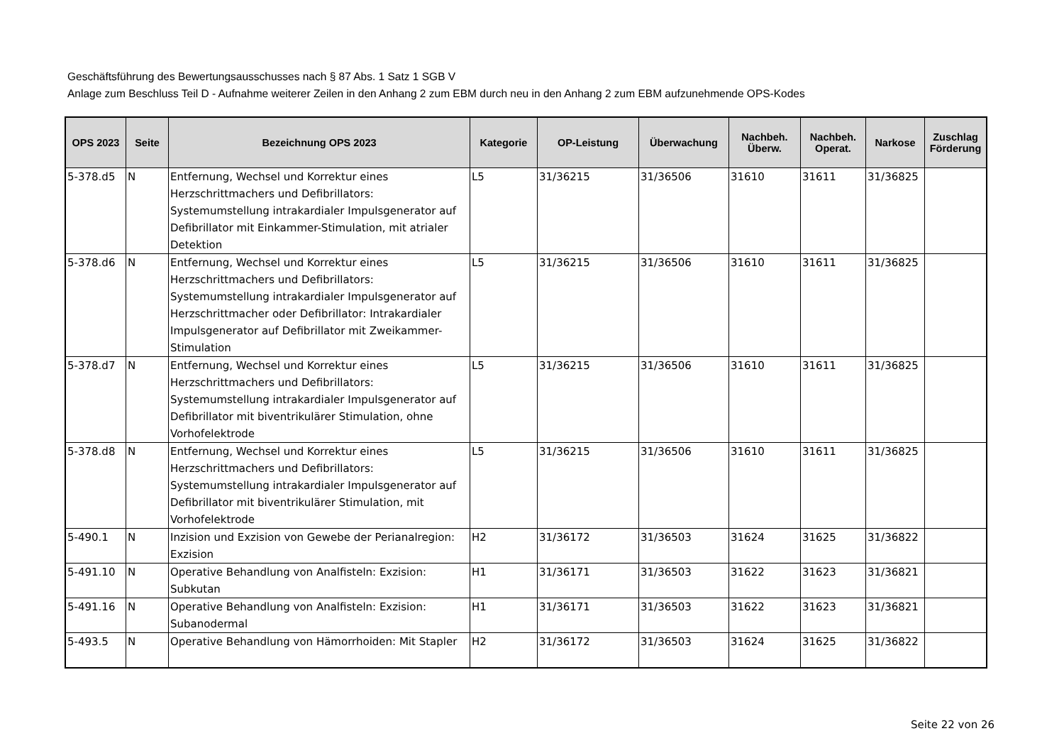Geschäftsführung des Bewertungsausschusses nach § 87 Abs. 1 Satz 1 SGB V
Anlage zum Beschluss Teil D - Aufnahme weiterer Zeilen in den Anhang 2 zum EBM durch neu in den Anhang 2 zum EBM aufzunehmende OPS-Kodes
| OPS 2023 | Seite | Bezeichnung OPS 2023 | Kategorie | OP-Leistung | Überwachung | Nachbeh. Überw. | Nachbeh. Operat. | Narkose | Zuschlag Förderung |
| --- | --- | --- | --- | --- | --- | --- | --- | --- | --- |
| 5-378.d5 | N | Entfernung, Wechsel und Korrektur eines Herzschrittmachers und Defibrillators: Systemumstellung intrakardialer Impulsgenerator auf Defibrillator mit Einkammer-Stimulation, mit atrialer Detektion | L5 | 31/36215 | 31/36506 | 31610 | 31611 | 31/36825 | |
| 5-378.d6 | N | Entfernung, Wechsel und Korrektur eines Herzschrittmachers und Defibrillators: Systemumstellung intrakardialer Impulsgenerator auf Herzschrittmacher oder Defibrillator: Intrakardialer Impulsgenerator auf Defibrillator mit Zweikammer-Stimulation | L5 | 31/36215 | 31/36506 | 31610 | 31611 | 31/36825 | |
| 5-378.d7 | N | Entfernung, Wechsel und Korrektur eines Herzschrittmachers und Defibrillators: Systemumstellung intrakardialer Impulsgenerator auf Defibrillator mit biventrikulärer Stimulation, ohne Vorhofelektrode | L5 | 31/36215 | 31/36506 | 31610 | 31611 | 31/36825 | |
| 5-378.d8 | N | Entfernung, Wechsel und Korrektur eines Herzschrittmachers und Defibrillators: Systemumstellung intrakardialer Impulsgenerator auf Defibrillator mit biventrikulärer Stimulation, mit Vorhofelektrode | L5 | 31/36215 | 31/36506 | 31610 | 31611 | 31/36825 | |
| 5-490.1 | N | Inzision und Exzision von Gewebe der Perianalregion: Exzision | H2 | 31/36172 | 31/36503 | 31624 | 31625 | 31/36822 | |
| 5-491.10 | N | Operative Behandlung von Analfisteln: Exzision: Subkutan | H1 | 31/36171 | 31/36503 | 31622 | 31623 | 31/36821 | |
| 5-491.16 | N | Operative Behandlung von Analfisteln: Exzision: Subanodermal | H1 | 31/36171 | 31/36503 | 31622 | 31623 | 31/36821 | |
| 5-493.5 | N | Operative Behandlung von Hämorrhoiden: Mit Stapler | H2 | 31/36172 | 31/36503 | 31624 | 31625 | 31/36822 | |
Seite 22 von 26